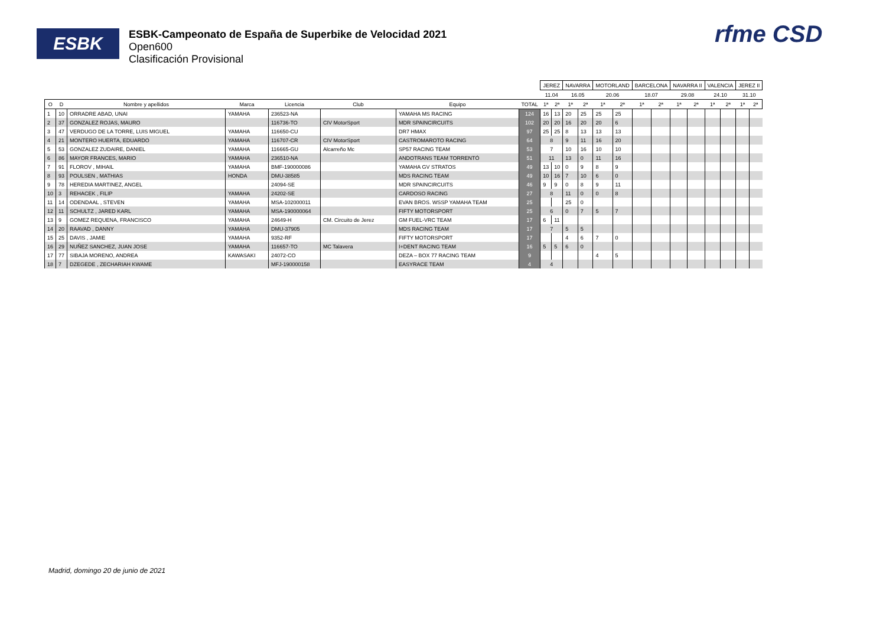ESBK
ESBK-Campeonato de España de Superbike de Velocidad 2021
Open600
Clasificación Provisional
rfme CSD
| | | | | | | | | JEREZ | | NAVARRA | | MOTORLAND | | BARCELONA | | NAVARRA II | | VALENCIA | | JEREZ II | |
| --- | --- | --- | --- | --- | --- | --- | --- | --- | --- | --- | --- | --- | --- | --- | --- | --- | --- | --- | --- | --- | --- |
| | | | | | | | | 11.04 | | 16.05 | | 20.06 | | 18.07 | | 29.08 | | 24.10 | | 31.10 | |
| O | D | Nombre y apellidos | Marca | Licencia | Club | Equipo | TOTAL | 1ª | 2ª | 1ª | 2ª | 1ª | 2ª | 1ª | 2ª | 1ª | 2ª | 1ª | 2ª | 1ª | 2ª |
| 1 | 10 | ORRADRE ABAD, UNAI | YAMAHA | 236523-NA | | YAMAHA MS RACING | 124 | 16 | 13 | 20 | 25 | 25 | 25 | | | | | | | | |
| 2 | 37 | GONZALEZ ROJAS, MAURO | | 116736-TO | CIV MotorSport | MDR SPAINCIRCUITS | 102 | 20 | 20 | 16 | 20 | 20 | 6 | | | | | | | | |
| 3 | 47 | VERDUGO DE LA TORRE, LUIS MIGUEL | YAMAHA | 116650-CU | | DR7 HMAX | 97 | 25 | 25 | 8 | 13 | 13 | 13 | | | | | | | | |
| 4 | 21 | MONTERO HUERTA, EDUARDO | YAMAHA | 116707-CR | CIV MotorSport | CASTROMAROTO RACING | 64 | 8 | | 9 | 11 | 16 | 20 | | | | | | | | |
| 5 | 53 | GONZALEZ ZUDAIRE, DANIEL | YAMAHA | 116665-GU | Alcarreño Mc | SP57 RACING TEAM | 53 | 7 | | 10 | 16 | 10 | 10 | | | | | | | | |
| 6 | 86 | MAYOR FRANCES, MARIO | YAMAHA | 236510-NA | | ANDOTRANS TEAM TORRENTÓ | 51 | 11 | | 13 | 0 | 11 | 16 | | | | | | | | |
| 7 | 91 | FLOROV , MIHAIL | YAMAHA | BMF-190000086 | | YAMAHA GV STRATOS | 49 | 13 | 10 | 0 | 9 | 8 | 9 | | | | | | | | |
| 8 | 93 | POULSEN , MATHIAS | HONDA | DMU-38585 | | MDS RACING TEAM | 49 | 10 | 16 | 7 | 10 | 6 | 0 | | | | | | | | |
| 9 | 78 | HEREDIA MARTINEZ, ANGEL | | 24094-SE | | MDR SPAINCIRCUITS | 46 | 9 | 9 | 0 | 8 | 9 | 11 | | | | | | | | |
| 10 | 3 | REHACEK , FILIP | YAMAHA | 24202-SE | | CARDOSO RACING | 27 | 8 | | 11 | 0 | 0 | 8 | | | | | | | | |
| 11 | 14 | ODENDAAL , STEVEN | YAMAHA | MSA-102000011 | | EVAN BROS. WSSP YAMAHA TEAM | 25 | | | 25 | 0 | | | | | | | | | | |
| 12 | 11 | SCHULTZ , JARED KARL | YAMAHA | MSA-190000064 | | FIFTY MOTORSPORT | 25 | 6 | | 0 | 7 | 5 | 7 | | | | | | | | |
| 13 | 9 | GOMEZ REQUENA, FRANCISCO | YAMAHA | 24649-H | CM. Circuito de Jerez | GM FUEL-VRC TEAM | 17 | 6 | 11 | | | | | | | | | | | | |
| 14 | 20 | RAAVAD , DANNY | YAMAHA | DMU-37905 | | MDS RACING TEAM | 17 | 7 | | 5 | 5 | | | | | | | | | | |
| 15 | 25 | DAVIS , JAMIE | YAMAHA | 9352-RF | | FIFTY MOTORSPORT | 17 | | | 4 | 6 | 7 | 0 | | | | | | | | |
| 16 | 29 | NUÑEZ SANCHEZ, JUAN JOSE | YAMAHA | 116657-TO | MC Talavera | I+DENT RACING TEAM | 16 | 5 | 5 | 6 | 0 | | | | | | | | | | |
| 17 | 77 | SIBAJA MORENO, ANDREA | KAWASAKI | 24072-CO | | DEZA – BOX 77 RACING TEAM | 9 | | | | | 4 | 5 | | | | | | | | |
| 18 | 7 | DZEGEDE , ZECHARIAH KWAME | | MFJ-190000158 | | EASYRACE TEAM | 4 | 4 | | | | | | | | | | | | | |
Madrid, domingo 20 de junio de 2021